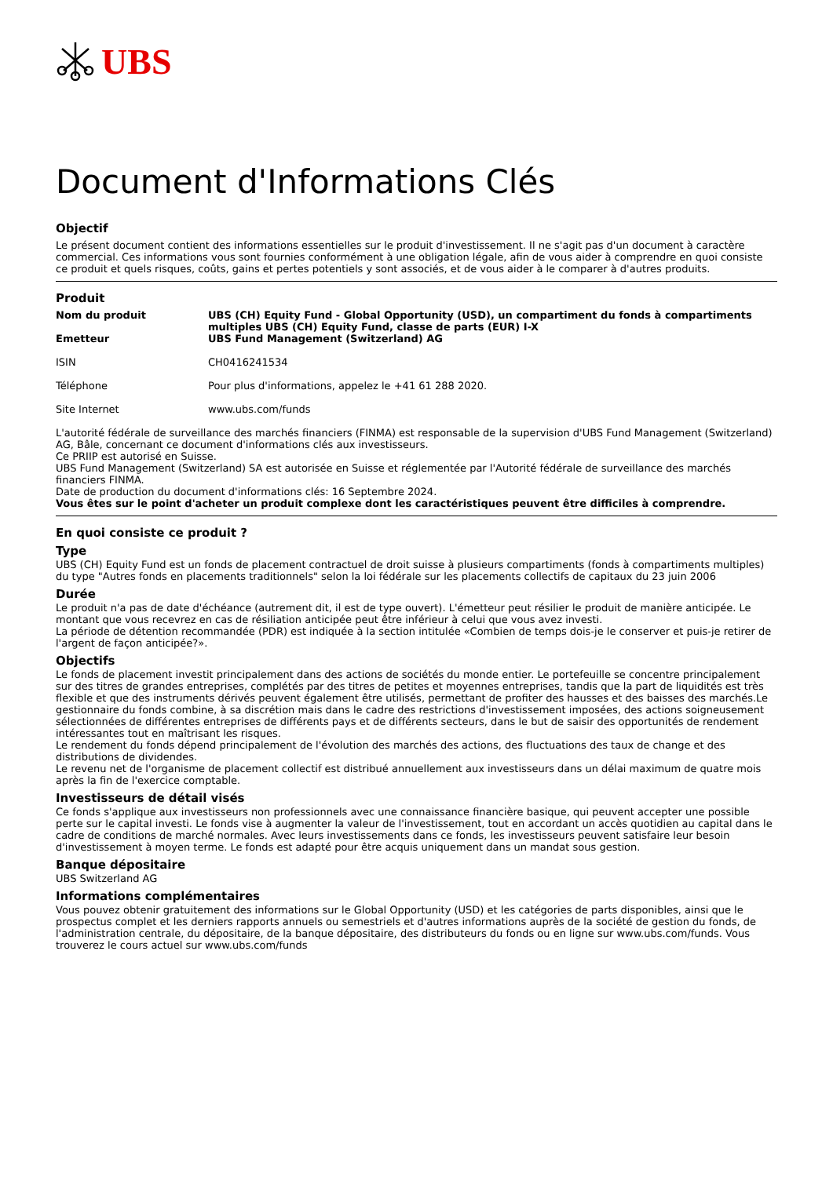UBS
Document d'Informations Clés
Objectif
Le présent document contient des informations essentielles sur le produit d'investissement. Il ne s'agit pas d'un document à caractère commercial. Ces informations vous sont fournies conformément à une obligation légale, afin de vous aider à comprendre en quoi consiste ce produit et quels risques, coûts, gains et pertes potentiels y sont associés, et de vous aider à le comparer à d'autres produits.
Produit
| Nom du produit Emetteur | UBS (CH) Equity Fund - Global Opportunity (USD), un compartiment du fonds à compartiments multiples UBS (CH) Equity Fund, classe de parts (EUR) I-X UBS Fund Management (Switzerland) AG |
| ISIN | CH0416241534 |
| Téléphone | Pour plus d'informations, appelez le +41 61 288 2020. |
| Site Internet | www.ubs.com/funds |
L'autorité fédérale de surveillance des marchés financiers (FINMA) est responsable de la supervision d'UBS Fund Management (Switzerland) AG, Bâle, concernant ce document d'informations clés aux investisseurs.
Ce PRIIP est autorisé en Suisse.
UBS Fund Management (Switzerland) SA est autorisée en Suisse et réglementée par l'Autorité fédérale de surveillance des marchés financiers FINMA.
Date de production du document d'informations clés: 16 Septembre 2024.
Vous êtes sur le point d'acheter un produit complexe dont les caractéristiques peuvent être difficiles à comprendre.
En quoi consiste ce produit ?
Type
UBS (CH) Equity Fund est un fonds de placement contractuel de droit suisse à plusieurs compartiments (fonds à compartiments multiples) du type "Autres fonds en placements traditionnels" selon la loi fédérale sur les placements collectifs de capitaux du 23 juin 2006
Durée
Le produit n'a pas de date d'échéance (autrement dit, il est de type ouvert). L'émetteur peut résilier le produit de manière anticipée. Le montant que vous recevrez en cas de résiliation anticipée peut être inférieur à celui que vous avez investi.
La période de détention recommandée (PDR) est indiquée à la section intitulée «Combien de temps dois-je le conserver et puis-je retirer de l'argent de façon anticipée?».
Objectifs
Le fonds de placement investit principalement dans des actions de sociétés du monde entier. Le portefeuille se concentre principalement sur des titres de grandes entreprises, complétés par des titres de petites et moyennes entreprises, tandis que la part de liquidités est très flexible et que des instruments dérivés peuvent également être utilisés, permettant de profiter des hausses et des baisses des marchés.Le gestionnaire du fonds combine, à sa discrétion mais dans le cadre des restrictions d'investissement imposées, des actions soigneusement sélectionnées de différentes entreprises de différents pays et de différents secteurs, dans le but de saisir des opportunités de rendement intéressantes tout en maîtrisant les risques.
Le rendement du fonds dépend principalement de l'évolution des marchés des actions, des fluctuations des taux de change et des distributions de dividendes.
Le revenu net de l'organisme de placement collectif est distribué annuellement aux investisseurs dans un délai maximum de quatre mois après la fin de l'exercice comptable.
Investisseurs de détail visés
Ce fonds s'applique aux investisseurs non professionnels avec une connaissance financière basique, qui peuvent accepter une possible perte sur le capital investi. Le fonds vise à augmenter la valeur de l'investissement, tout en accordant un accès quotidien au capital dans le cadre de conditions de marché normales. Avec leurs investissements dans ce fonds, les investisseurs peuvent satisfaire leur besoin d'investissement à moyen terme. Le fonds est adapté pour être acquis uniquement dans un mandat sous gestion.
Banque dépositaire
UBS Switzerland AG
Informations complémentaires
Vous pouvez obtenir gratuitement des informations sur le Global Opportunity (USD) et les catégories de parts disponibles, ainsi que le prospectus complet et les derniers rapports annuels ou semestriels et d'autres informations auprès de la société de gestion du fonds, de l'administration centrale, du dépositaire, de la banque dépositaire, des distributeurs du fonds ou en ligne sur www.ubs.com/funds. Vous trouverez le cours actuel sur www.ubs.com/funds